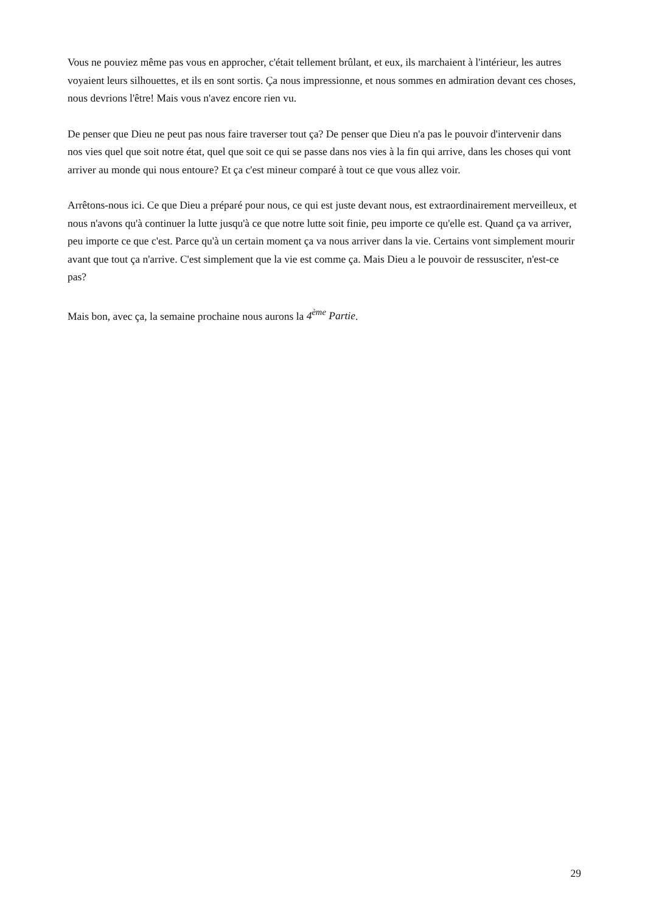Vous ne pouviez même pas vous en approcher, c'était tellement brûlant, et eux, ils marchaient à l'intérieur, les autres voyaient leurs silhouettes, et ils en sont sortis. Ça nous impressionne, et nous sommes en admiration devant ces choses, nous devrions l'être! Mais vous n'avez encore rien vu.
De penser que Dieu ne peut pas nous faire traverser tout ça? De penser que Dieu n'a pas le pouvoir d'intervenir dans nos vies quel que soit notre état, quel que soit ce qui se passe dans nos vies à la fin qui arrive, dans les choses qui vont arriver au monde qui nous entoure? Et ça c'est mineur comparé à tout ce que vous allez voir.
Arrêtons-nous ici. Ce que Dieu a préparé pour nous, ce qui est juste devant nous, est extraordinairement merveilleux, et nous n'avons qu'à continuer la lutte jusqu'à ce que notre lutte soit finie, peu importe ce qu'elle est. Quand ça va arriver, peu importe ce que c'est. Parce qu'à un certain moment ça va nous arriver dans la vie. Certains vont simplement mourir avant que tout ça n'arrive. C'est simplement que la vie est comme ça. Mais Dieu a le pouvoir de ressusciter, n'est-ce pas?
Mais bon, avec ça, la semaine prochaine nous aurons la 4<sup>ème</sup> Partie.
29